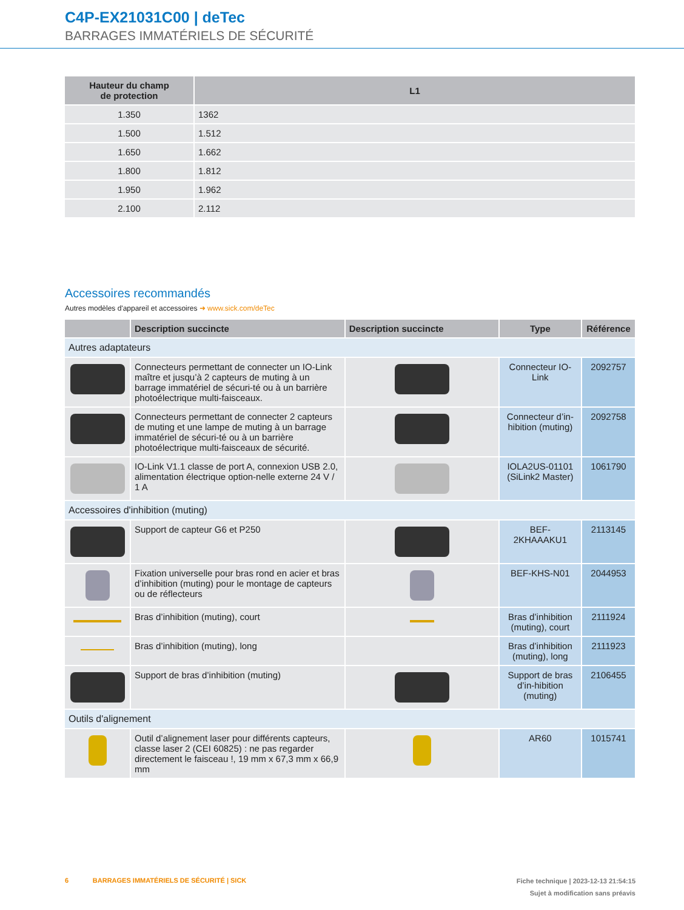C4P-EX21031C00 | deTec
BARRAGES IMMATÉRIELS DE SÉCURITÉ
| Hauteur du champ de protection | L1 |
| --- | --- |
| 1.350 | 1362 |
| 1.500 | 1.512 |
| 1.650 | 1.662 |
| 1.800 | 1.812 |
| 1.950 | 1.962 |
| 2.100 | 2.112 |
Accessoires recommandés
Autres modèles d'appareil et accessoires ➜ www.sick.com/deTec
| | Description succincte | Description succincte | Type | Référence |
| --- | --- | --- | --- | --- |
| Autres adaptateurs | | | | |
| | Connecteurs permettant de connecter un IO-Link maître et jusqu’à 2 capteurs de muting à un barrage immatériel de sécuri-té ou à un barrière photoélectrique multi-faisceaux. | | Connecteur IO-Link | 2092757 |
| | Connecteurs permettant de connecter 2 capteurs de muting et une lampe de muting à un barrage immatériel de sécuri-té ou à un barrière photoélectrique multi-faisceaux de sécurité. | | Connecteur d’in-hibition (muting) | 2092758 |
| | IO-Link V1.1 classe de port A, connexion USB 2.0, alimentation électrique option-nelle externe 24 V / 1 A | | IOLA2US-01101 (SiLink2 Master) | 1061790 |
| Accessoires d'inhibition (muting) | | | | |
| | Support de capteur G6 et P250 | | BEF-2KHAAAKU1 | 2113145 |
| | Fixation universelle pour bras rond en acier et bras d’inhibition (muting) pour le montage de capteurs ou de réflecteurs | | BEF-KHS-N01 | 2044953 |
| | Bras d’inhibition (muting), court | | Bras d’inhibition (muting), court | 2111924 |
| | Bras d’inhibition (muting), long | | Bras d’inhibition (muting), long | 2111923 |
| | Support de bras d’inhibition (muting) | | Support de bras d’in-hibition (muting) | 2106455 |
| Outils d'alignement | | | | |
| | Outil d’alignement laser pour différents capteurs, classe laser 2 (CEI 60825) : ne pas regarder directement le faisceau !, 19 mm x 67,3 mm x 66,9 mm | | AR60 | 1015741 |
Fiche technique | 2023-12-13 21:54:15
Sujet à modification sans préavis
6 BARRAGES IMMATÉRIELS DE SÉCURITÉ | SICK